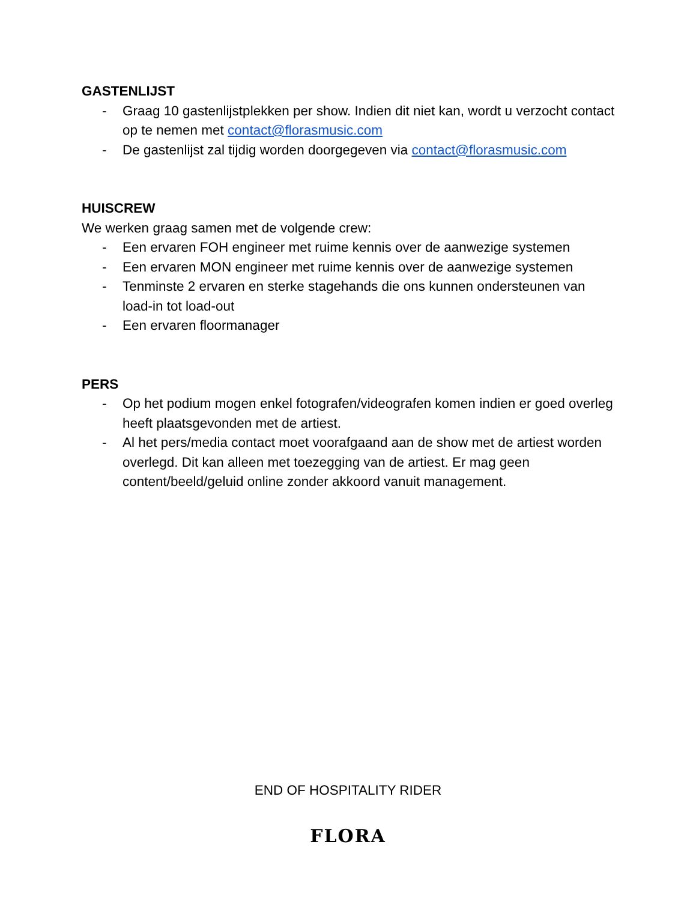GASTENLIJST
- Graag 10 gastenlijstplekken per show. Indien dit niet kan, wordt u verzocht contact op te nemen met contact@florasmusic.com
- De gastenlijst zal tijdig worden doorgegeven via contact@florasmusic.com
HUISCREW
We werken graag samen met de volgende crew:
- Een ervaren FOH engineer met ruime kennis over de aanwezige systemen
- Een ervaren MON engineer met ruime kennis over de aanwezige systemen
- Tenminste 2 ervaren en sterke stagehands die ons kunnen ondersteunen van load-in tot load-out
- Een ervaren floormanager
PERS
- Op het podium mogen enkel fotografen/videografen komen indien er goed overleg heeft plaatsgevonden met de artiest.
- Al het pers/media contact moet voorafgaand aan de show met de artiest worden overlegd. Dit kan alleen met toezegging van de artiest. Er mag geen content/beeld/geluid online zonder akkoord vanuit management.
END OF HOSPITALITY RIDER
FLORA